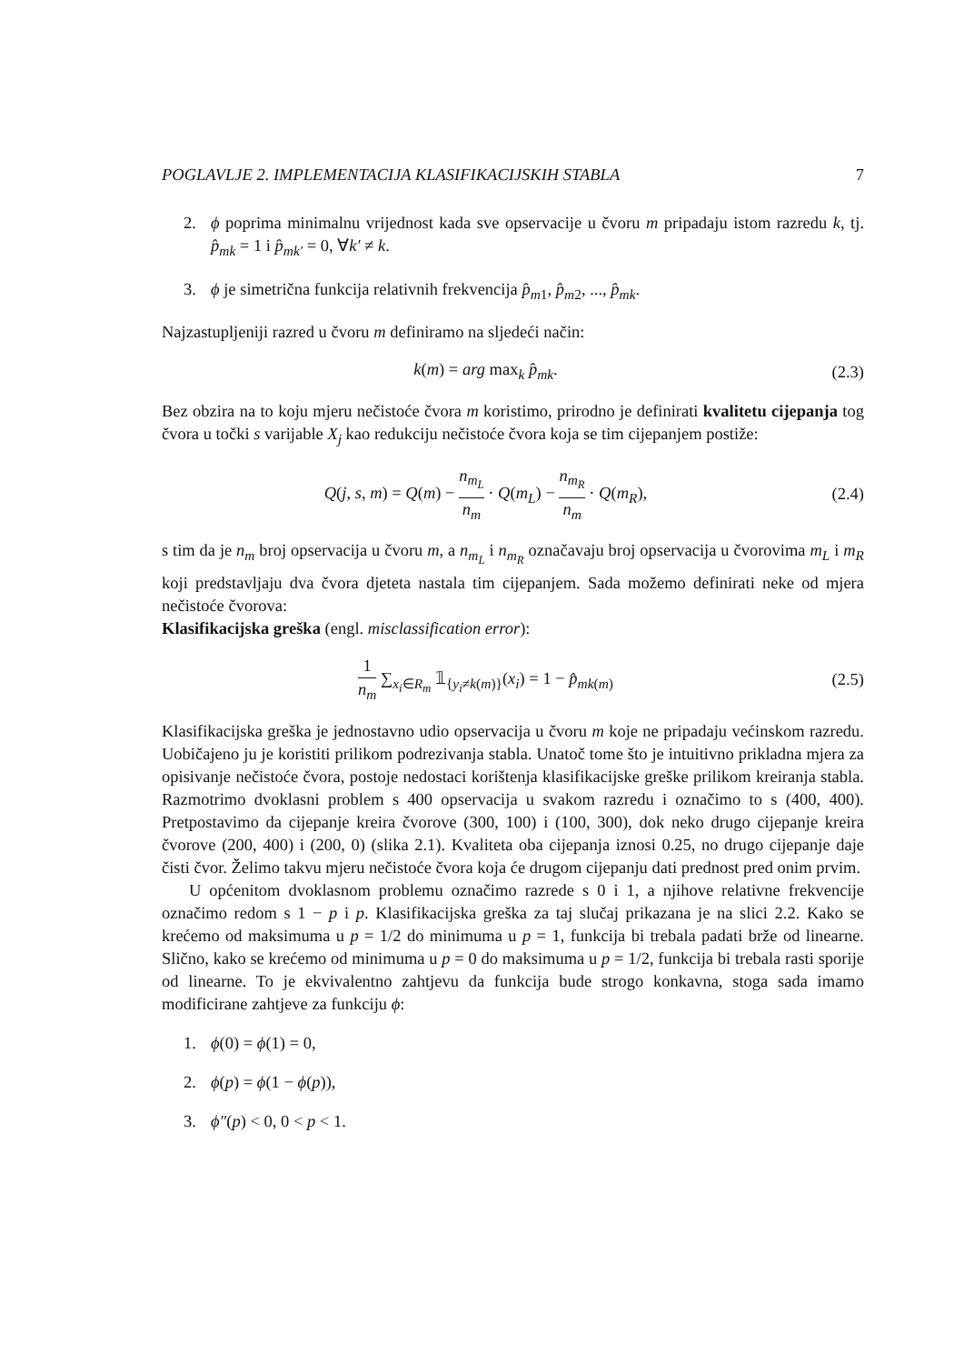POGLAVLJE 2. IMPLEMENTACIJA KLASIFIKACIJSKIH STABLA 7
2. ϕ poprima minimalnu vrijednost kada sve opservacije u čvoru m pripadaju istom razredu k, tj. p̂<sub>mk</sub> = 1 i p̂<sub>mk′</sub> = 0, ∀k′ ≠ k.
3. ϕ je simetrična funkcija relativnih frekvencija p̂<sub>m1</sub>, p̂<sub>m2</sub>, ..., p̂<sub>mk</sub>.
Najzastupljeniji razred u čvoru m definiramo na sljedeći način:
k(m) = arg max<sub>k</sub> p̂<sub>mk</sub>. (2.3)
Bez obzira na to koju mjeru nečistoće čvora m koristimo, prirodno je definirati kvalitetu cijepanja tog čvora u točki s varijable X<sub>j</sub> kao redukciju nečistoće čvora koja se tim cijepanjem postiže:
Q(j, s, m) = Q(m) − n<sub>m<sub>L</sub></sub> n<sub>m</sub> · Q(m<sub>L</sub>) − n<sub>m<sub>R</sub></sub> n<sub>m</sub> · Q(m<sub>R</sub>),
(2.4)
s tim da je n<sub>m</sub> broj opservacija u čvoru m, a n<sub>m<sub>L</sub></sub> i n<sub>m<sub>R</sub></sub> označavaju broj opservacija u čvorovima m<sub>L</sub> i m<sub>R</sub> koji predstavljaju dva čvora djeteta nastala tim cijepanjem. Sada možemo definirati neke od mjera nečistoće čvorova:
Klasifikacijska greška (engl. misclassification error):
1 n<sub>m</sub> ∑<sub>x<sub>i</sub>∈R<sub>m</sub></sub> 𝟙<sub>{y<sub>i</sub>≠k(m)}</sub>(x<sub>i</sub>) = 1 − p̂<sub>mk(m)</sub>
(2.5)
Klasifikacijska greška je jednostavno udio opservacija u čvoru m koje ne pripadaju većinskom razredu. Uobičajeno ju je koristiti prilikom podrezivanja stabla. Unatoč tome što je intuitivno prikladna mjera za opisivanje nečistoće čvora, postoje nedostaci korištenja klasifikacijske greške prilikom kreiranja stabla. Razmotrimo dvoklasni problem s 400 opservacija u svakom razredu i označimo to s (400, 400). Pretpostavimo da cijepanje kreira čvorove (300, 100) i (100, 300), dok neko drugo cijepanje kreira čvorove (200, 400) i (200, 0) (slika 2.1). Kvaliteta oba cijepanja iznosi 0.25, no drugo cijepanje daje čisti čvor. Želimo takvu mjeru nečistoće čvora koja će drugom cijepanju dati prednost pred onim prvim.
U općenitom dvoklasnom problemu označimo razrede s 0 i 1, a njihove relativne frekvencije označimo redom s 1 − p i p. Klasifikacijska greška za taj slučaj prikazana je na slici 2.2. Kako se krećemo od maksimuma u p = 1/2 do minimuma u p = 1, funkcija bi trebala padati brže od linearne. Slično, kako se krećemo od minimuma u p = 0 do maksimuma u p = 1/2, funkcija bi trebala rasti sporije od linearne. To je ekvivalentno zahtjevu da funkcija bude strogo konkavna, stoga sada imamo modificirane zahtjeve za funkciju ϕ:
1. ϕ(0) = ϕ(1) = 0,
2. ϕ(p) = ϕ(1 − ϕ(p)),
3. ϕ″(p) < 0, 0 < p < 1.